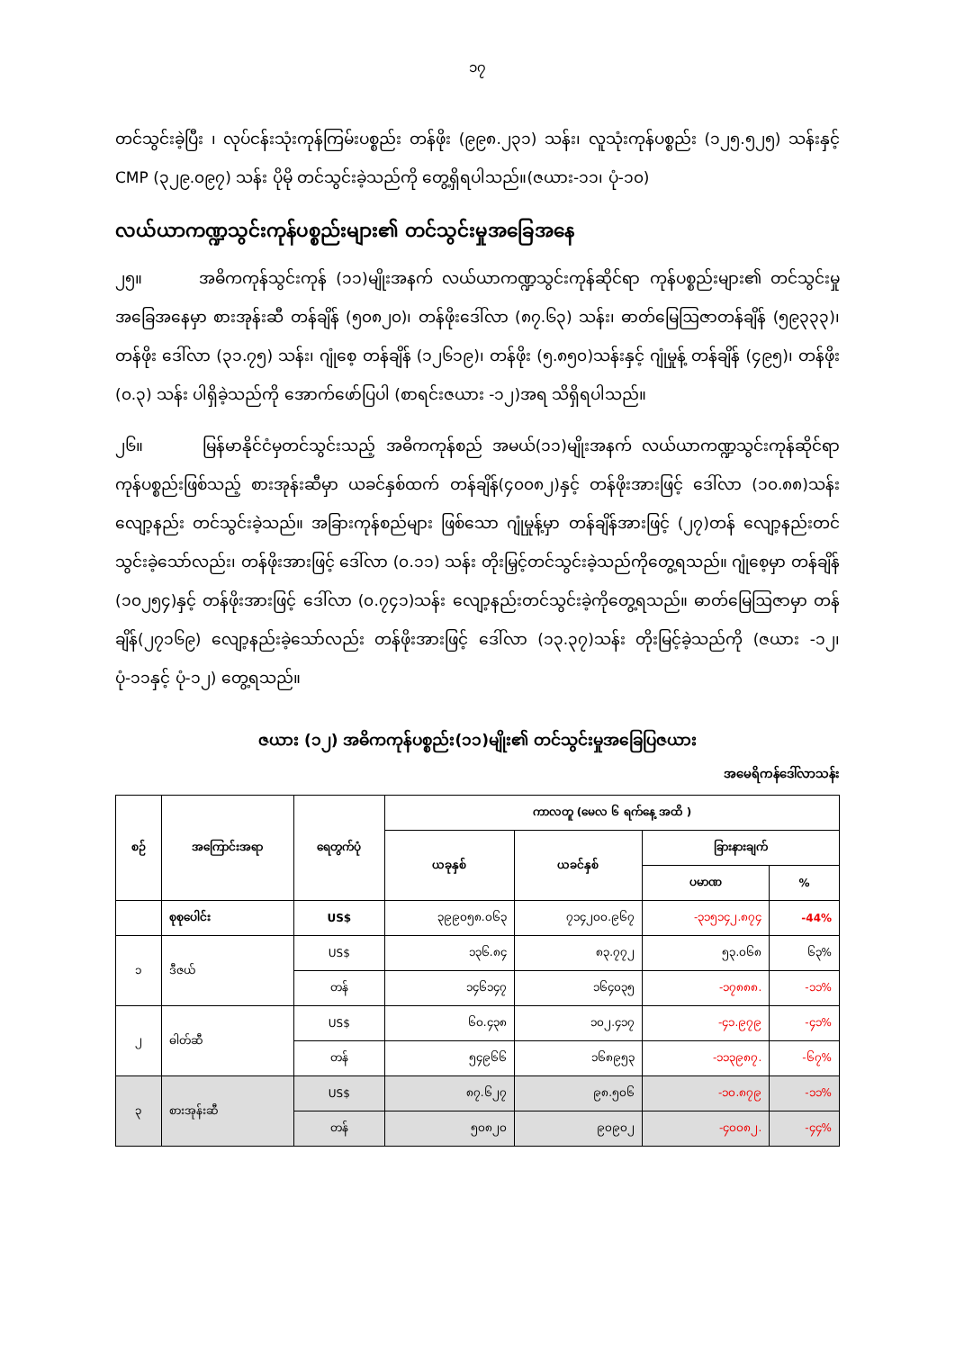၁၇
တင်သွင်းခဲ့ပြီး ၊ လုပ်ငန်းသုံးကုန်ကြမ်းပစ္စည်း တန်ဖိုး (၉၉၈.၂၃၁) သန်း၊ လူသုံးကုန်ပစ္စည်း (၁၂၅.၅၂၅) သန်းနှင့် CMP (၃၂၉.၀၉၇) သန်း ပိုမို တင်သွင်းခဲ့သည်ကို တွေ့ရှိရပါသည်။(ဇယား-၁၁၊ ပုံ-၁၀)
လယ်ယာကဏ္ဍသွင်းကုန်ပစ္စည်းများ၏ တင်သွင်းမှုအခြေအနေ
၂၅။ အဓိကကုန်သွင်းကုန် (၁၁)မျိုးအနက် လယ်ယာကဏ္ဍသွင်းကုန်ဆိုင်ရာ ကုန်ပစ္စည်းများ၏ တင်သွင်းမှုအခြေအနေမှာ စားအုန်းဆီ တန်ချိန် (၅၀၈၂၀)၊ တန်ဖိုးဒေါ်လာ (၈၇.၆၃) သန်း၊ ဓာတ်မြေဩဇာတန်ချိန် (၅၉၃၃၃)၊ တန်ဖိုး ဒေါ်လာ (၃၁.၇၅) သန်း၊ ဂျုံစေ့ တန်ချိန် (၁၂၆၁၉)၊ တန်ဖိုး (၅.၈၅၀)သန်းနှင့် ဂျုံမှုန့် တန်ချိန် (၄၉၅)၊ တန်ဖိုး (၀.၃) သန်း ပါရှိခဲ့သည်ကို အောက်ဖော်ပြပါ (စာရင်းဇယား -၁၂)အရ သိရှိရပါသည်။
၂၆။ မြန်မာနိုင်ငံမှတင်သွင်းသည့် အဓိကကုန်စည် အမယ်(၁၁)မျိုးအနက် လယ်ယာကဏ္ဍသွင်းကုန်ဆိုင်ရာ ကုန်ပစ္စည်းဖြစ်သည့် စားအုန်းဆီမှာ ယခင်နှစ်ထက် တန်ချိန်(၄၀၀၈၂)နှင့် တန်ဖိုးအားဖြင့် ဒေါ်လာ (၁၀.၈၈)သန်း လျော့နည်း တင်သွင်းခဲ့သည်။ အခြားကုန်စည်များ ဖြစ်သော ဂျုံမှုန့်မှာ တန်ချိန်အားဖြင့် (၂၇)တန် လျော့နည်းတင်သွင်းခဲ့သော်လည်း၊ တန်ဖိုးအားဖြင့် ဒေါ်လာ (၀.၁၁) သန်း တိုးမြှင့်တင်သွင်းခဲ့သည်ကိုတွေ့ရသည်။ ဂျုံစေ့မှာ တန်ချိန် (၁၀၂၅၄)နှင့် တန်ဖိုးအားဖြင့် ဒေါ်လာ (၀.၇၄၁)သန်း လျော့နည်းတင်သွင်းခဲ့ကိုတွေ့ရသည်။ ဓာတ်မြေဩဇာမှာ တန်ချိန်(၂၇၁၆၉) လျော့နည်းခဲ့သော်လည်း တန်ဖိုးအားဖြင့် ဒေါ်လာ (၁၃.၃၇)သန်း တိုးမြင့်ခဲ့သည်ကို (ဇယား -၁၂၊ ပုံ-၁၁နှင့် ပုံ-၁၂) တွေ့ရသည်။
ဇယား (၁၂) အဓိကကုန်ပစ္စည်း(၁၁)မျိုး၏ တင်သွင်းမှုအခြေပြဇယား
အမေရိကန်ဒေါ်လာသန်း
| စဉ် | အကြောင်းအရာ | ရေတွက်ပုံ | ကာလတူ (မေလ ၆ ရက်နေ့ အထိ ) | | | |
| --- | --- | --- | --- | --- | --- | --- |
| | | | ယခုနှစ် | ယခင်နှစ် | ခြားနားချက် | |
| | | | | | ပမာဏ | % |
| | စုစုပေါင်း | US$ | ၃၉၉၀၅၈.၀၆၃ | ၇၁၄၂၀၀.၉၆၇ | -၃၁၅၁၄၂.၈၇၄ | -44% |
| ၁ | ဒီဇယ် | US$ | ၁၃၆.၈၄ | ၈၃.၇၇၂ | ၅၃.၀၆၈ | ၆၃% |
| | | တန် | ၁၄၆၁၄၇ | ၁၆၄၀၃၅ | -၁၇၈၈၈. | -၁၁% |
| ၂ | ဓါတ်ဆီ | US$ | ၆၀.၄၃၈ | ၁၀၂.၄၁၇ | -၄၁.၉၇၉ | -၄၁% |
| | | တန် | ၅၄၉၆၆ | ၁၆၈၉၅၃ | -၁၁၃၉၈၇. | -၆၇% |
| ၃ | စားအုန်းဆီ | US$ | ၈၇.၆၂၇ | ၉၈.၅၀၆ | -၁၀.၈၇၉ | -၁၁% |
| | | တန် | ၅၀၈၂၀ | ၉၀၉၀၂ | -၄၀၀၈၂. | -၄၄% |